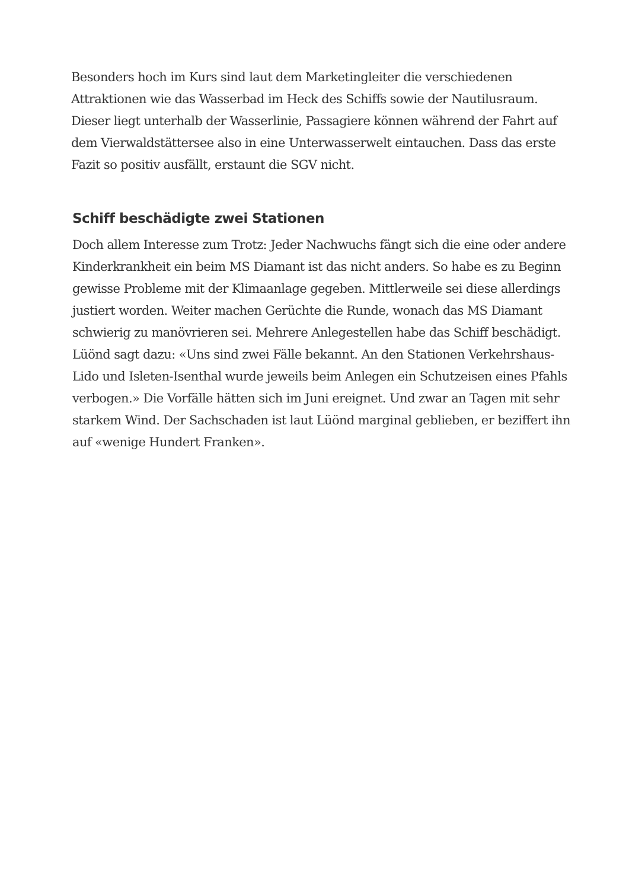Besonders hoch im Kurs sind laut dem Marketingleiter die verschiedenen Attraktionen wie das Wasserbad im Heck des Schiffs sowie der Nautilusraum. Dieser liegt unterhalb der Wasserlinie, Passagiere können während der Fahrt auf dem Vierwaldstättersee also in eine Unterwasserwelt eintauchen. Dass das erste Fazit so positiv ausfällt, erstaunt die SGV nicht.
Schiff beschädigte zwei Stationen
Doch allem Interesse zum Trotz: Jeder Nachwuchs fängt sich die eine oder andere Kinderkrankheit ein beim MS Diamant ist das nicht anders. So habe es zu Beginn gewisse Probleme mit der Klimaanlage gegeben. Mittlerweile sei diese allerdings justiert worden. Weiter machen Gerüchte die Runde, wonach das MS Diamant schwierig zu manövrieren sei. Mehrere Anlegestellen habe das Schiff beschädigt. Lüönd sagt dazu: «Uns sind zwei Fälle bekannt. An den Stationen Verkehrshaus-Lido und Isleten-Isenthal wurde jeweils beim Anlegen ein Schutzeisen eines Pfahls verbogen.» Die Vorfälle hätten sich im Juni ereignet. Und zwar an Tagen mit sehr starkem Wind. Der Sachschaden ist laut Lüönd marginal geblieben, er beziffert ihn auf «wenige Hundert Franken».